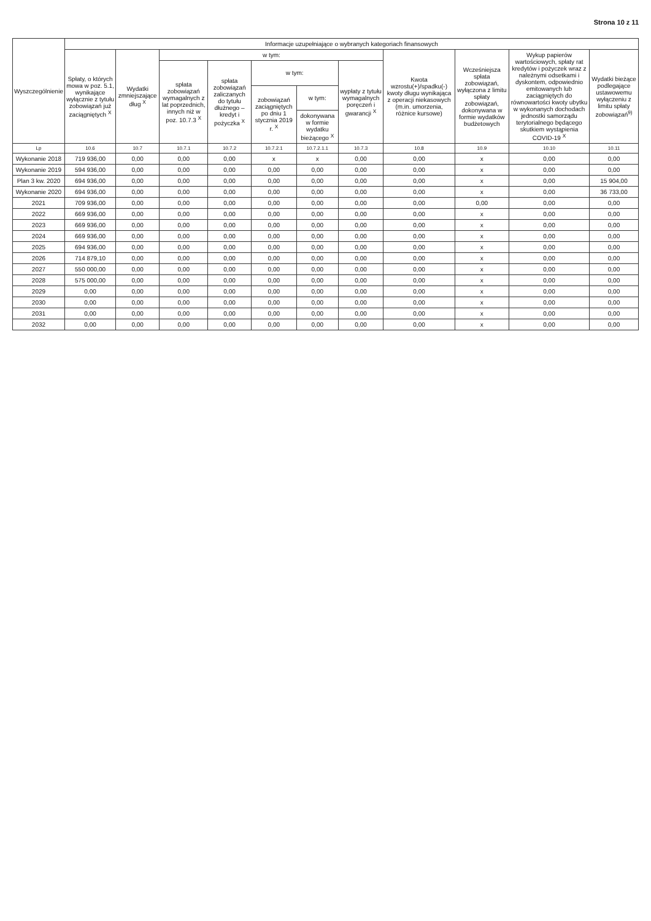Strona 10 z 11
| Wyszczególnienie | Informacje uzupełniające o wybranych kategoriach finansowych | | | | | | | | | | |
| --- | --- | --- | --- | --- | --- | --- | --- | --- | --- | --- | --- |
| | Spłaty, o których mowa w poz. 5.1, wynikające wyłącznie z tytułu zobowiązań już zaciągniętych <sup>X</sup> | Wydatki zmniejszające dług <sup>X</sup> | w tym: | | | | | Kwota wzrostu(+)/spadku(-) kwoty długu wynikająca z operacji niekasowych (m.in. umorzenia, różnice kursowe) | Wcześniejsza spłata zobowiązań, wyłączona z limitu spłaty zobowiązań, dokonywana w formie wydatków budżetowych | Wykup papierów wartościowych, spłaty rat kredytów i pożyczek wraz z należnymi odsetkami i dyskontem, odpowiednio emitowanych lub zaciągniętych do równowartości kwoty ubytku w wykonanych dochodach jednostki samorządu terytorialnego będącego skutkiem wystąpienia COVID-19 <sup>X</sup> | Wydatki bieżące podlegające ustawowemu wyłączeniu z limitu spłaty zobowiązań<sup>9)</sup> |
| | | | spłata zobowiązań wymagalnych z lat poprzednich, innych niż w poz. 10.7.3 <sup>X</sup> | spłata zobowiązań zaliczanych do tytułu dłużnego – kredyt i pożyczka <sup>X</sup> | w tym: | | wypłaty z tytułu wymagalnych poręczeń i gwarancji <sup>X</sup> | | | | |
| | | | | | zobowiązań zaciągniętych po dniu 1 stycznia 2019 r. <sup>X</sup> | w tym: | | | | | |
| | | | | | | dokonywana w formie wydatku bieżącego <sup>X</sup> | | | | | |
| Lp | 10.6 | 10.7 | 10.7.1 | 10.7.2 | 10.7.2.1 | 10.7.2.1.1 | 10.7.3 | 10.8 | 10.9 | 10.10 | 10.11 |
| Wykonanie 2018 | 719 936,00 | 0,00 | 0,00 | 0,00 | x | x | 0,00 | 0,00 | x | 0,00 | 0,00 |
| Wykonanie 2019 | 594 936,00 | 0,00 | 0,00 | 0,00 | 0,00 | 0,00 | 0,00 | 0,00 | x | 0,00 | 0,00 |
| Plan 3 kw. 2020 | 694 936,00 | 0,00 | 0,00 | 0,00 | 0,00 | 0,00 | 0,00 | 0,00 | x | 0,00 | 15 904,00 |
| Wykonanie 2020 | 694 936,00 | 0,00 | 0,00 | 0,00 | 0,00 | 0,00 | 0,00 | 0,00 | x | 0,00 | 36 733,00 |
| 2021 | 709 936,00 | 0,00 | 0,00 | 0,00 | 0,00 | 0,00 | 0,00 | 0,00 | 0,00 | 0,00 | 0,00 |
| 2022 | 669 936,00 | 0,00 | 0,00 | 0,00 | 0,00 | 0,00 | 0,00 | 0,00 | x | 0,00 | 0,00 |
| 2023 | 669 936,00 | 0,00 | 0,00 | 0,00 | 0,00 | 0,00 | 0,00 | 0,00 | x | 0,00 | 0,00 |
| 2024 | 669 936,00 | 0,00 | 0,00 | 0,00 | 0,00 | 0,00 | 0,00 | 0,00 | x | 0,00 | 0,00 |
| 2025 | 694 936,00 | 0,00 | 0,00 | 0,00 | 0,00 | 0,00 | 0,00 | 0,00 | x | 0,00 | 0,00 |
| 2026 | 714 879,10 | 0,00 | 0,00 | 0,00 | 0,00 | 0,00 | 0,00 | 0,00 | x | 0,00 | 0,00 |
| 2027 | 550 000,00 | 0,00 | 0,00 | 0,00 | 0,00 | 0,00 | 0,00 | 0,00 | x | 0,00 | 0,00 |
| 2028 | 575 000,00 | 0,00 | 0,00 | 0,00 | 0,00 | 0,00 | 0,00 | 0,00 | x | 0,00 | 0,00 |
| 2029 | 0,00 | 0,00 | 0,00 | 0,00 | 0,00 | 0,00 | 0,00 | 0,00 | x | 0,00 | 0,00 |
| 2030 | 0,00 | 0,00 | 0,00 | 0,00 | 0,00 | 0,00 | 0,00 | 0,00 | x | 0,00 | 0,00 |
| 2031 | 0,00 | 0,00 | 0,00 | 0,00 | 0,00 | 0,00 | 0,00 | 0,00 | x | 0,00 | 0,00 |
| 2032 | 0,00 | 0,00 | 0,00 | 0,00 | 0,00 | 0,00 | 0,00 | 0,00 | x | 0,00 | 0,00 |